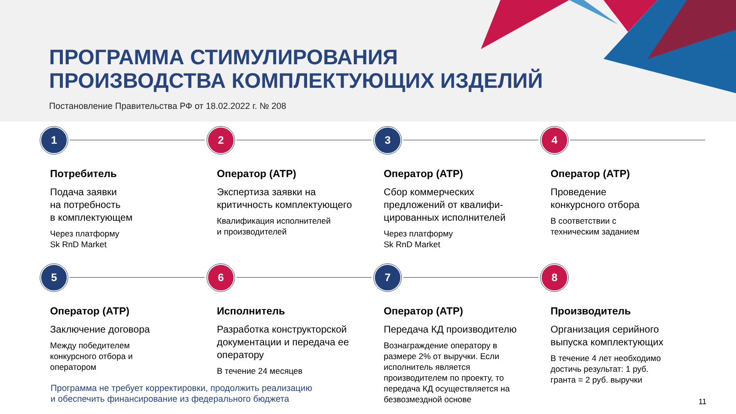ПРОГРАММА СТИМУЛИРОВАНИЯ
ПРОИЗВОДСТВА КОМПЛЕКТУЮЩИХ ИЗДЕЛИЙ
Постановление Правительства РФ от 18.02.2022 г. № 208
1
Потребитель
Подача заявки
на потребность
в комплектующем
Через платформу
Sk RnD Market
2
Оператор (АТР)
Экспертиза заявки на
критичность комплектующего
Квалификация исполнителей
и производителей
3
Оператор (АТР)
Сбор коммерческих
предложений от квалифи-
цированных исполнителей
Через платформу
Sk RnD Market
4
Оператор (АТР)
Проведение
конкурсного отбора
В соответствии с
техническим заданием
5
Оператор (АТР)
Заключение договора
Между победителем
конкурсного отбора и
оператором
6
Исполнитель
Разработка конструкторской
документации и передача ее
оператору
В течение 24 месяцев
7
Оператор (АТР)
Передача КД производителю
Вознаграждение оператору в
размере 2% от выручки. Если
исполнитель является
производителем по проекту, то
передача КД осуществляется на
безвозмездной основе
8
Производитель
Организация серийного
выпуска комплектующих
В течение 4 лет необходимо
достичь результат: 1 руб.
гранта = 2 руб. выручки
Программа не требует корректировки, продолжить реализацию
и обеспечить финансирование из федерального бюджета
11